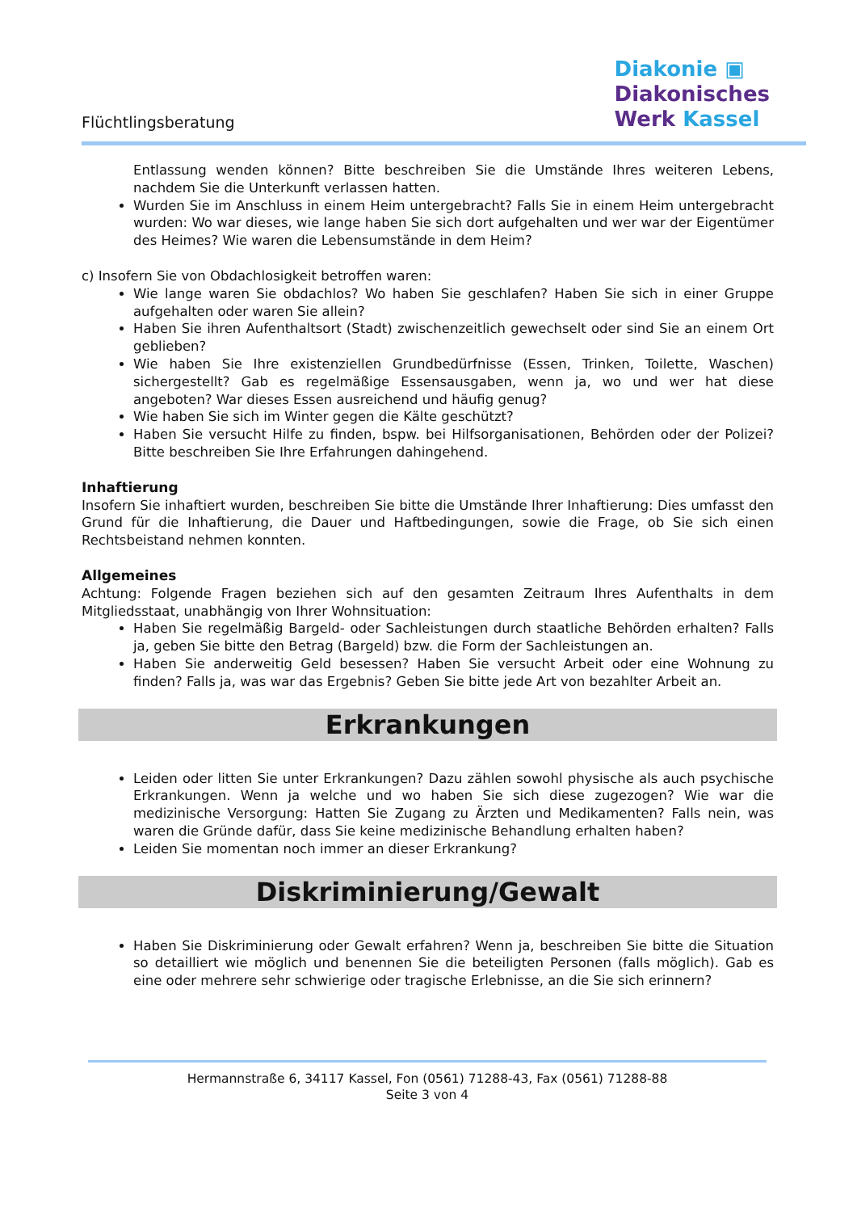Flüchtlingsberatung
Diakonie ▣
Diakonisches
Werk Kassel
Entlassung wenden können? Bitte beschreiben Sie die Umstände Ihres weiteren Lebens, nachdem Sie die Unterkunft verlassen hatten.
Wurden Sie im Anschluss in einem Heim untergebracht? Falls Sie in einem Heim untergebracht wurden: Wo war dieses, wie lange haben Sie sich dort aufgehalten und wer war der Eigentümer des Heimes? Wie waren die Lebensumstände in dem Heim?
c) Insofern Sie von Obdachlosigkeit betroffen waren:
Wie lange waren Sie obdachlos? Wo haben Sie geschlafen? Haben Sie sich in einer Gruppe aufgehalten oder waren Sie allein?
Haben Sie ihren Aufenthaltsort (Stadt) zwischenzeitlich gewechselt oder sind Sie an einem Ort geblieben?
Wie haben Sie Ihre existenziellen Grundbedürfnisse (Essen, Trinken, Toilette, Waschen) sichergestellt? Gab es regelmäßige Essensausgaben, wenn ja, wo und wer hat diese angeboten? War dieses Essen ausreichend und häufig genug?
Wie haben Sie sich im Winter gegen die Kälte geschützt?
Haben Sie versucht Hilfe zu finden, bspw. bei Hilfsorganisationen, Behörden oder der Polizei? Bitte beschreiben Sie Ihre Erfahrungen dahingehend.
Inhaftierung
Insofern Sie inhaftiert wurden, beschreiben Sie bitte die Umstände Ihrer Inhaftierung: Dies umfasst den Grund für die Inhaftierung, die Dauer und Haftbedingungen, sowie die Frage, ob Sie sich einen Rechtsbeistand nehmen konnten.
Allgemeines
Achtung: Folgende Fragen beziehen sich auf den gesamten Zeitraum Ihres Aufenthalts in dem Mitgliedsstaat, unabhängig von Ihrer Wohnsituation:
Haben Sie regelmäßig Bargeld- oder Sachleistungen durch staatliche Behörden erhalten? Falls ja, geben Sie bitte den Betrag (Bargeld) bzw. die Form der Sachleistungen an.
Haben Sie anderweitig Geld besessen? Haben Sie versucht Arbeit oder eine Wohnung zu finden? Falls ja, was war das Ergebnis? Geben Sie bitte jede Art von bezahlter Arbeit an.
Erkrankungen
Leiden oder litten Sie unter Erkrankungen? Dazu zählen sowohl physische als auch psychische Erkrankungen. Wenn ja welche und wo haben Sie sich diese zugezogen? Wie war die medizinische Versorgung: Hatten Sie Zugang zu Ärzten und Medikamenten? Falls nein, was waren die Gründe dafür, dass Sie keine medizinische Behandlung erhalten haben?
Leiden Sie momentan noch immer an dieser Erkrankung?
Diskriminierung/Gewalt
Haben Sie Diskriminierung oder Gewalt erfahren? Wenn ja, beschreiben Sie bitte die Situation so detailliert wie möglich und benennen Sie die beteiligten Personen (falls möglich). Gab es eine oder mehrere sehr schwierige oder tragische Erlebnisse, an die Sie sich erinnern?
Hermannstraße 6, 34117 Kassel, Fon (0561) 71288-43, Fax (0561) 71288-88
Seite 3 von 4